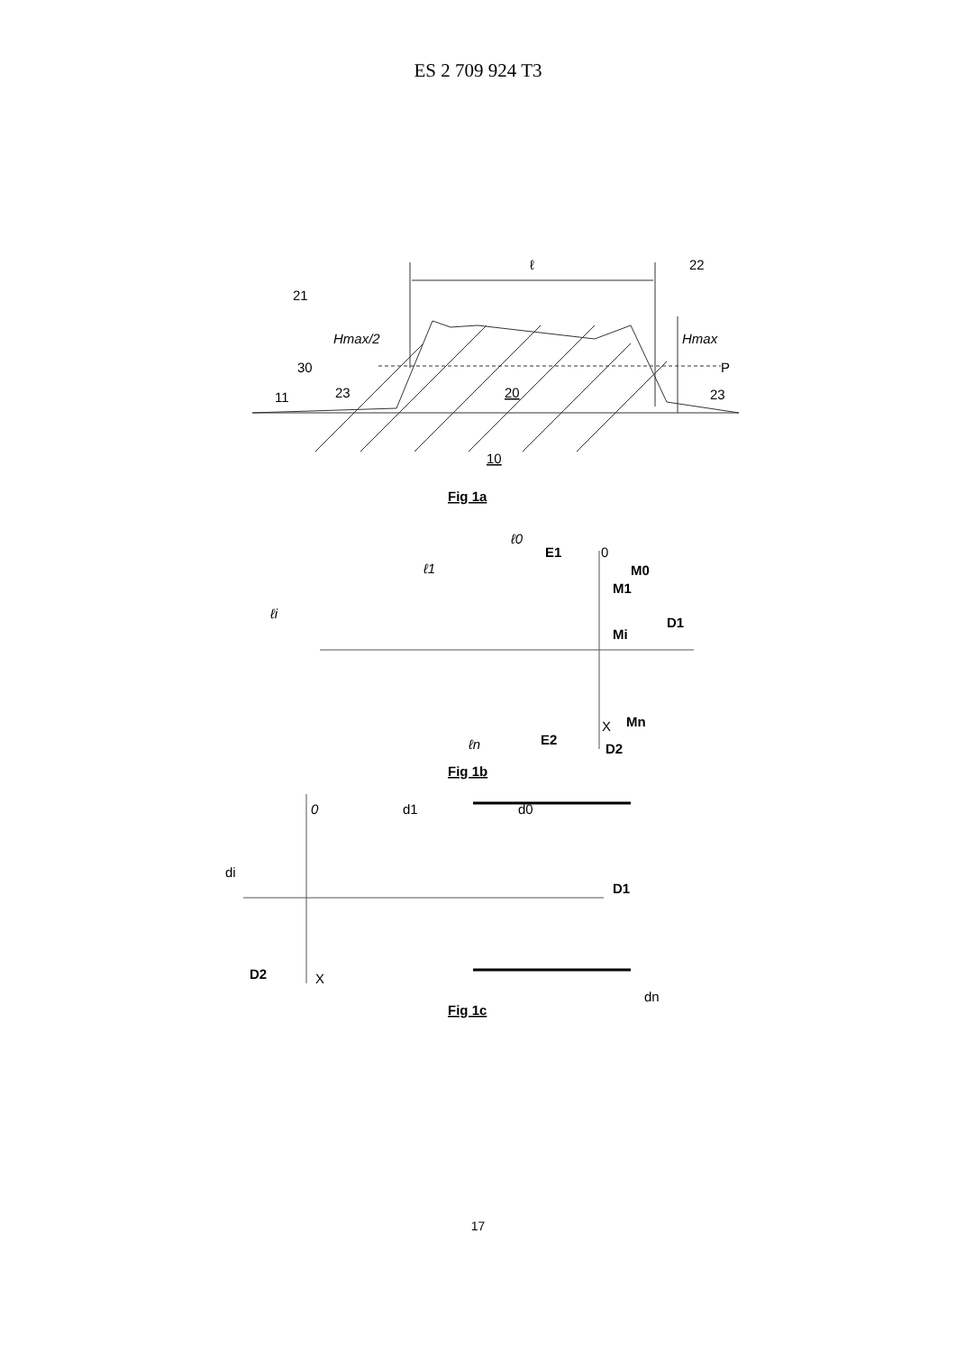ES 2 709 924 T3
ℓ
22
21
Hmax/2
Hmax
30
P
23
20
23
11
10
Fig 1a
ℓ0
E1
0
M0
ℓ1
M1
ℓi
D1
Mi
Mn
X
E2
ℓn
D2
Fig 1b
0
d1
d0
di
D1
D2
X
dn
Fig 1c
17